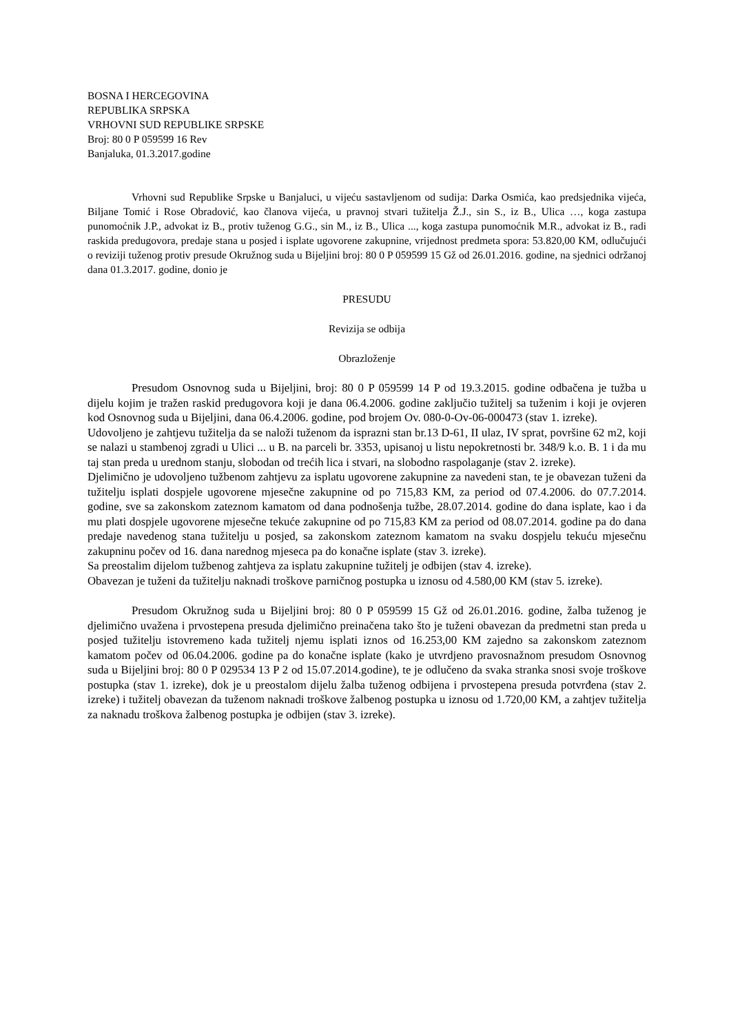BOSNA I HERCEGOVINA
REPUBLIKA SRPSKA
VRHOVNI SUD REPUBLIKE SRPSKE
Broj: 80 0 P 059599 16 Rev
Banjaluka, 01.3.2017.godine
Vrhovni sud Republike Srpske u Banjaluci, u vijeću sastavljenom od sudija: Darka Osmića, kao predsjednika vijeća, Biljane Tomić i Rose Obradović, kao članova vijeća, u pravnoj stvari tužitelja Ž.J., sin S., iz B., Ulica …, koga zastupa punomoćnik J.P., advokat iz B., protiv tuženog G.G., sin M., iz B., Ulica ..., koga zastupa punomoćnik M.R., advokat iz B., radi raskida predugovora, predaje stana u posjed i isplate ugovorene zakupnine, vrijednost predmeta spora: 53.820,00 KM, odlučujući o reviziji tuženog protiv presude Okružnog suda u Bijeljini broj: 80 0 P 059599 15 Gž od 26.01.2016. godine, na sjednici održanoj dana 01.3.2017. godine, donio je
PRESUDU
Revizija se odbija
Obrazloženje
Presudom Osnovnog suda u Bijeljini, broj: 80 0 P 059599 14 P od 19.3.2015. godine odbačena je tužba u dijelu kojim je tražen raskid predugovora koji je dana 06.4.2006. godine zaključio tužitelj sa tuženim i koji je ovjeren kod Osnovnog suda u Bijeljini, dana 06.4.2006. godine, pod brojem Ov. 080-0-Ov-06-000473 (stav 1. izreke).
Udovoljeno je zahtjevu tužitelja da se naloži tuženom da isprazni stan br.13 D-61, II ulaz, IV sprat, površine 62 m2, koji se nalazi u stambenoj zgradi u Ulici ... u B. na parceli br. 3353, upisanoj u listu nepokretnosti br. 348/9 k.o. B. 1 i da mu taj stan preda u urednom stanju, slobodan od trećih lica i stvari, na slobodno raspolaganje (stav 2. izreke).
Djelimično je udovoljeno tužbenom zahtjevu za isplatu ugovorene zakupnine za navedeni stan, te je obavezan tuženi da tužitelju isplati dospjele ugovorene mjesečne zakupnine od po 715,83 KM, za period od 07.4.2006. do 07.7.2014. godine, sve sa zakonskom zateznom kamatom od dana podnošenja tužbe, 28.07.2014. godine do dana isplate, kao i da mu plati dospjele ugovorene mjesečne tekuće zakupnine od po 715,83 KM za period od 08.07.2014. godine pa do dana predaje navedenog stana tužitelju u posjed, sa zakonskom zateznom kamatom na svaku dospjelu tekuću mjesečnu zakupninu počev od 16. dana narednog mjeseca pa do konačne isplate (stav 3. izreke).
Sa preostalim dijelom tužbenog zahtjeva za isplatu zakupnine tužitelj je odbijen (stav 4. izreke).
Obavezan je tuženi da tužitelju naknadi troškove parničnog postupka u iznosu od 4.580,00 KM (stav 5. izreke).
Presudom Okružnog suda u Bijeljini broj: 80 0 P 059599 15 Gž od 26.01.2016. godine, žalba tuženog je djelimično uvažena i prvostepena presuda djelimično preinačena tako što je tuženi obavezan da predmetni stan preda u posjed tužitelju istovremeno kada tužitelj njemu isplati iznos od 16.253,00 KM zajedno sa zakonskom zateznom kamatom počev od 06.04.2006. godine pa do konačne isplate (kako je utvrdjeno pravosnažnom presudom Osnovnog suda u Bijeljini broj: 80 0 P 029534 13 P 2 od 15.07.2014.godine), te je odlučeno da svaka stranka snosi svoje troškove postupka (stav 1. izreke), dok je u preostalom dijelu žalba tuženog odbijena i prvostepena presuda potvrđena (stav 2. izreke) i tužitelj obavezan da tuženom naknadi troškove žalbenog postupka u iznosu od 1.720,00 KM, a zahtjev tužitelja za naknadu troškova žalbenog postupka je odbijen (stav 3. izreke).